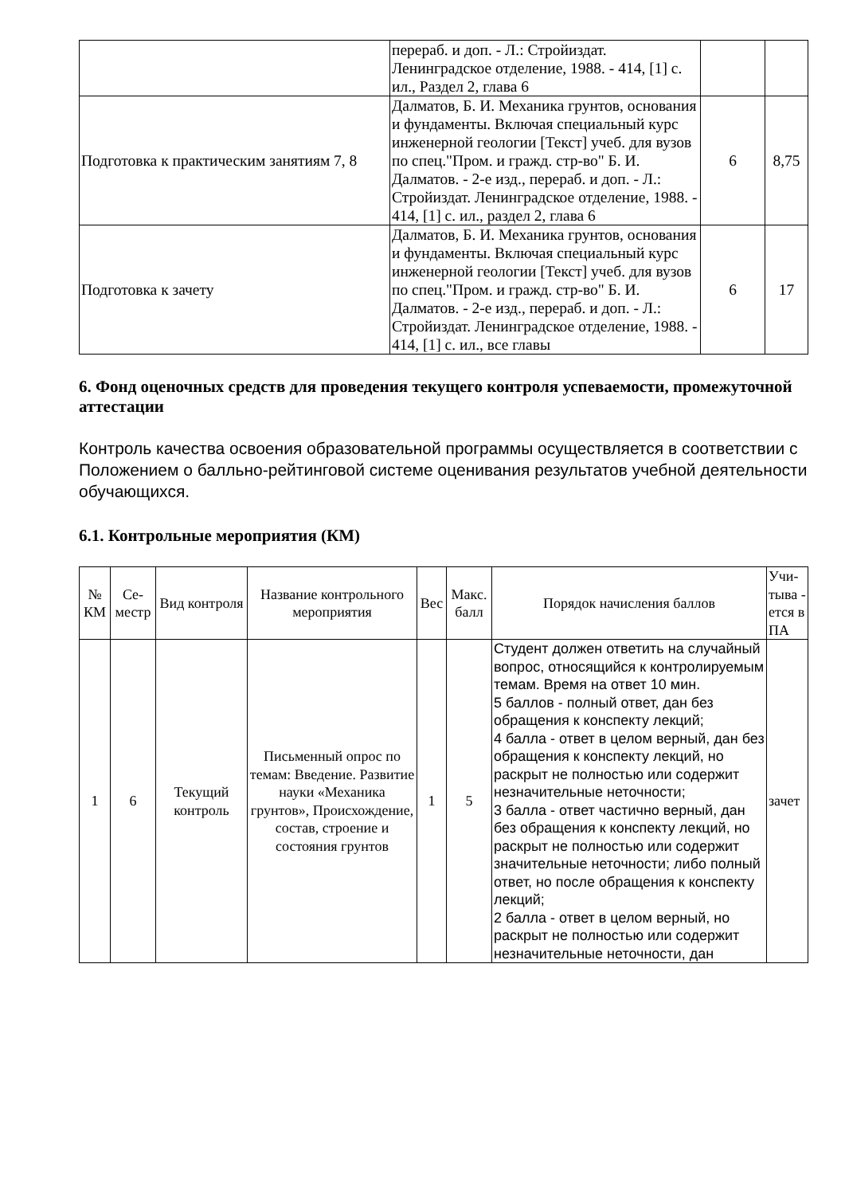| | перераб. и доп. - Л.: Стройиздат. Ленинградское отделение, 1988. - 414, [1] с. ил., Раздел 2, глава 6 | | |
| Подготовка к практическим занятиям 7, 8 | Далматов, Б. И. Механика грунтов, основания и фундаменты. Включая специальный курс инженерной геологии [Текст] учеб. для вузов по спец."Пром. и гражд. стр-во" Б. И. Далматов. - 2-е изд., перераб. и доп. - Л.: Стройиздат. Ленинградское отделение, 1988. - 414, [1] с. ил., раздел 2, глава 6 | 6 | 8,75 |
| Подготовка к зачету | Далматов, Б. И. Механика грунтов, основания и фундаменты. Включая специальный курс инженерной геологии [Текст] учеб. для вузов по спец."Пром. и гражд. стр-во" Б. И. Далматов. - 2-е изд., перераб. и доп. - Л.: Стройиздат. Ленинградское отделение, 1988. - 414, [1] с. ил., все главы | 6 | 17 |
6. Фонд оценочных средств для проведения текущего контроля успеваемости, промежуточной аттестации
Контроль качества освоения образовательной программы осуществляется в соответствии с Положением о балльно-рейтинговой системе оценивания результатов учебной деятельности обучающихся.
6.1. Контрольные мероприятия (КМ)
| № КМ | Се-местр | Вид контроля | Название контрольного мероприятия | Вес | Макс. балл | Порядок начисления баллов | Учи-тыва - ется в ПА |
| --- | --- | --- | --- | --- | --- | --- | --- |
| 1 | 6 | Текущий контроль | Письменный опрос по темам: Введение. Развитие науки «Механика грунтов», Происхождение, состав, строение и состояния грунтов | 1 | 5 | Студент должен ответить на случайный вопрос, относящийся к контролируемым темам. Время на ответ 10 мин. 5 баллов - полный ответ, дан без обращения к конспекту лекций; 4 балла - ответ в целом верный, дан без обращения к конспекту лекций, но раскрыт не полностью или содержит незначительные неточности; 3 балла - ответ частично верный, дан без обращения к конспекту лекций, но раскрыт не полностью или содержит значительные неточности; либо полный ответ, но после обращения к конспекту лекций; 2 балла - ответ в целом верный, но раскрыт не полностью или содержит незначительные неточности, дан | зачет |